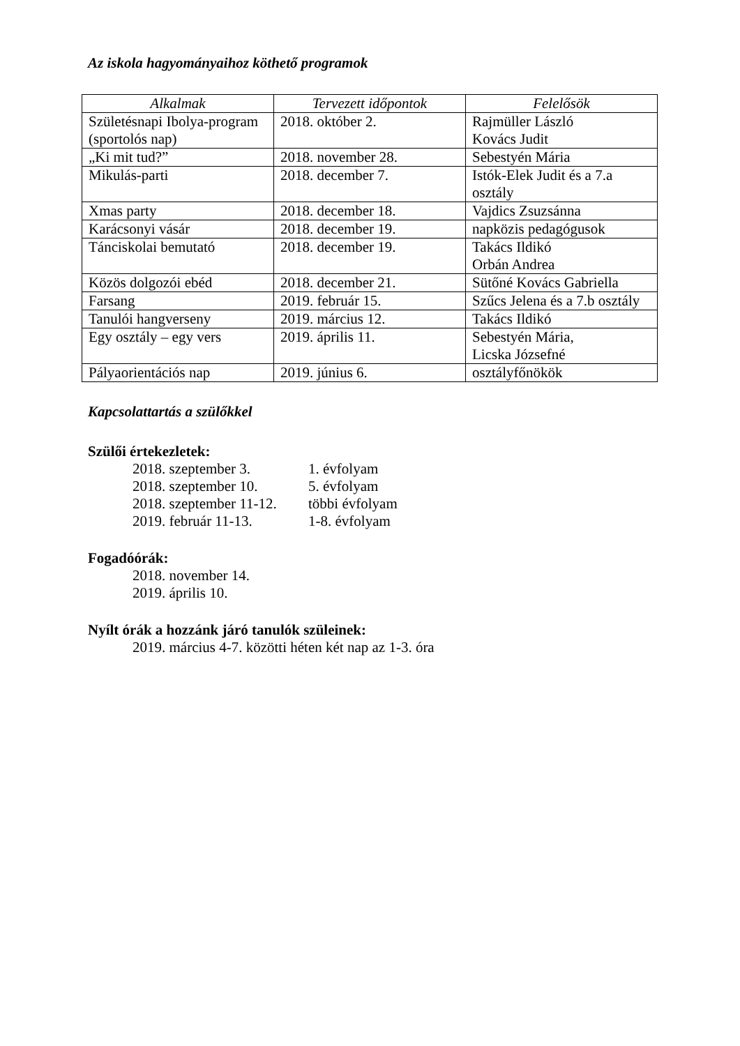Az iskola hagyományaihoz köthető programok
| Alkalmak | Tervezett időpontok | Felelősök |
| --- | --- | --- |
| Születésnapi Ibolya-program (sportolós nap) | 2018. október 2. | Rajmüller László Kovács Judit |
| „Ki mit tud?” | 2018. november 28. | Sebestyén Mária |
| Mikulás-parti | 2018. december 7. | Istók-Elek Judit és a 7.a osztály |
| Xmas party | 2018. december 18. | Vajdics Zsuzsánna |
| Karácsonyi vásár | 2018. december 19. | napközis pedagógusok |
| Tánciskolai bemutató | 2018. december 19. | Takács Ildikó Orbán Andrea |
| Közös dolgozói ebéd | 2018. december 21. | Sütőné Kovács Gabriella |
| Farsang | 2019. február 15. | Szűcs Jelena és a 7.b osztály |
| Tanulói hangverseny | 2019. március 12. | Takács Ildikó |
| Egy osztály – egy vers | 2019. április 11. | Sebestyén Mária, Licska Józsefné |
| Pályaorientációs nap | 2019. június 6. | osztályfőnökök |
Kapcsolattartás a szülőkkel
Szülői értekezletek:
2018. szeptember 3. 1. évfolyam
2018. szeptember 10. 5. évfolyam
2018. szeptember 11-12. többi évfolyam
2019. február 11-13. 1-8. évfolyam
Fogadóórák:
2018. november 14.
2019. április 10.
Nyílt órák a hozzánk járó tanulók szüleinek:
2019. március 4-7. közötti héten két nap az 1-3. óra